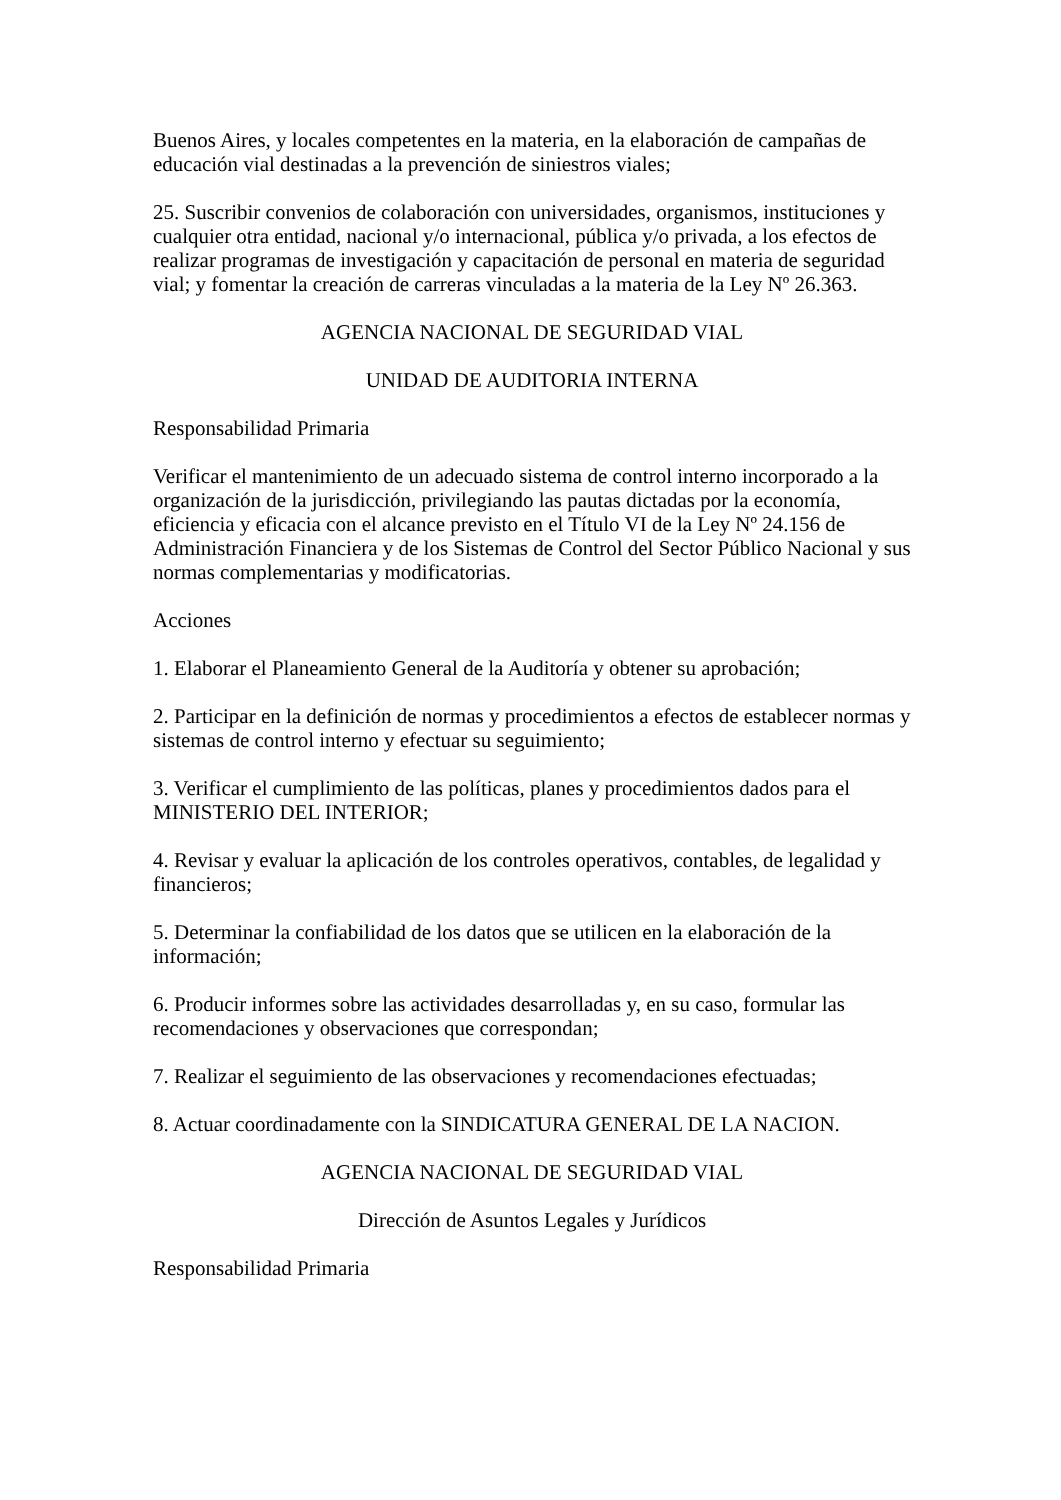Buenos Aires, y locales competentes en la materia, en la elaboración de campañas de educación vial destinadas a la prevención de siniestros viales;
25. Suscribir convenios de colaboración con universidades, organismos, instituciones y cualquier otra entidad, nacional y/o internacional, pública y/o privada, a los efectos de realizar programas de investigación y capacitación de personal en materia de seguridad vial; y fomentar la creación de carreras vinculadas a la materia de la Ley Nº 26.363.
AGENCIA NACIONAL DE SEGURIDAD VIAL
UNIDAD DE AUDITORIA INTERNA
Responsabilidad Primaria
Verificar el mantenimiento de un adecuado sistema de control interno incorporado a la organización de la jurisdicción, privilegiando las pautas dictadas por la economía, eficiencia y eficacia con el alcance previsto en el Título VI de la Ley Nº 24.156 de Administración Financiera y de los Sistemas de Control del Sector Público Nacional y sus normas complementarias y modificatorias.
Acciones
1. Elaborar el Planeamiento General de la Auditoría y obtener su aprobación;
2. Participar en la definición de normas y procedimientos a efectos de establecer normas y sistemas de control interno y efectuar su seguimiento;
3. Verificar el cumplimiento de las políticas, planes y procedimientos dados para el MINISTERIO DEL INTERIOR;
4. Revisar y evaluar la aplicación de los controles operativos, contables, de legalidad y financieros;
5. Determinar la confiabilidad de los datos que se utilicen en la elaboración de la información;
6. Producir informes sobre las actividades desarrolladas y, en su caso, formular las recomendaciones y observaciones que correspondan;
7. Realizar el seguimiento de las observaciones y recomendaciones efectuadas;
8. Actuar coordinadamente con la SINDICATURA GENERAL DE LA NACION.
AGENCIA NACIONAL DE SEGURIDAD VIAL
Dirección de Asuntos Legales y Jurídicos
Responsabilidad Primaria